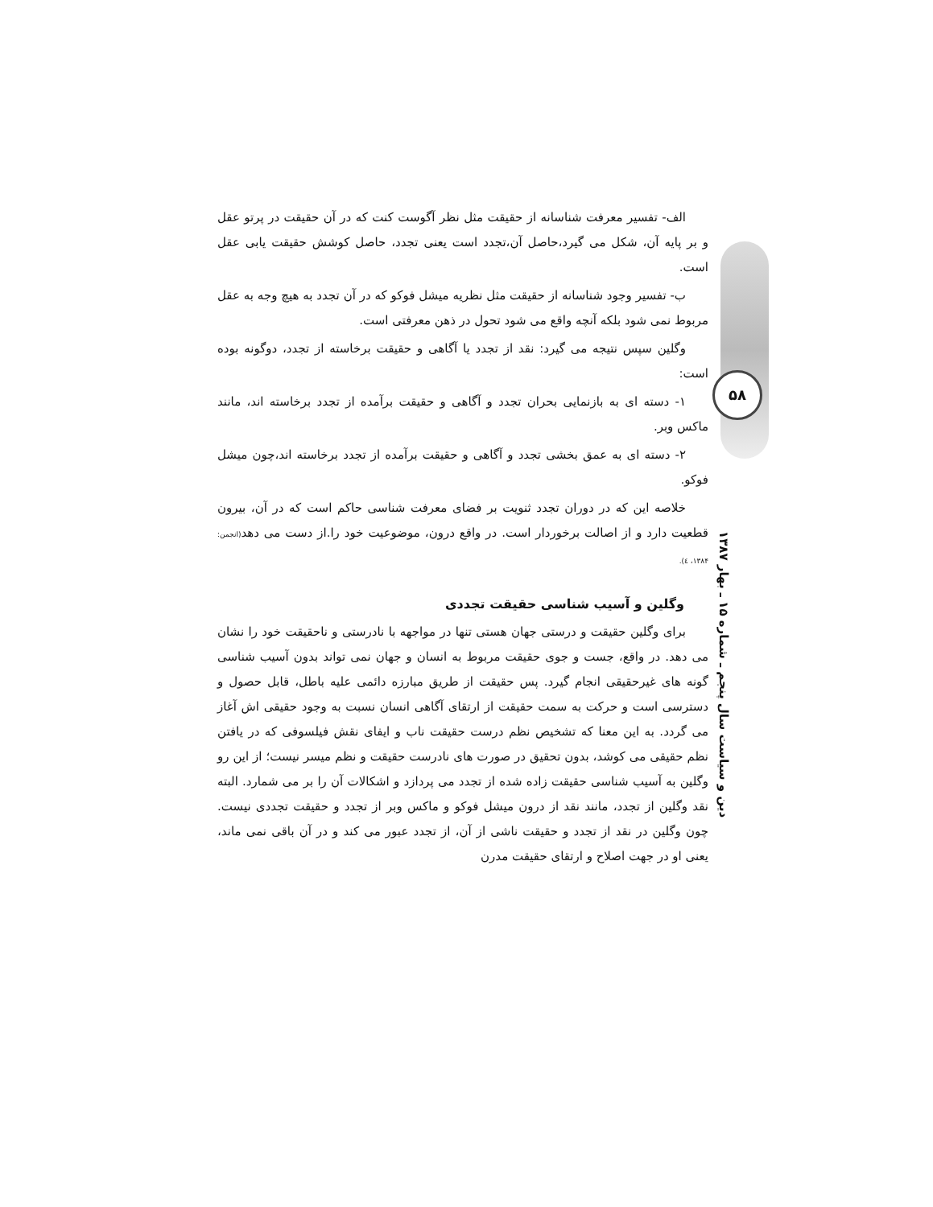الف- تفسیر معرفت شناسانه از حقیقت مثل نظر آگوست کنت که در آن حقیقت در پرتو عقل و بر پایه آن، شکل می گیرد،حاصل آن،تجدد است یعنی تجدد، حاصل کوشش حقیقت یابی عقل است.
ب- تفسیر وجود شناسانه از حقیقت مثل نظریه میشل فوکو که در آن تجدد به هیچ وجه به عقل مربوط نمی شود بلکه آنچه واقع می شود تحول در ذهن معرفتی است.
وگلین سپس نتیجه می گیرد: نقد از تجدد یا آگاهی و حقیقت برخاسته از تجدد، دوگونه بوده است:
۱- دسته ای به بازنمایی بحران تجدد و آگاهی و حقیقت برآمده از تجدد برخاسته اند، مانند ماکس وبر.
۲- دسته ای به عمق بخشی تجدد و آگاهی و حقیقت برآمده از تجدد برخاسته اند،چون میشل فوکو.
خلاصه این که در دوران تجدد ثنویت بر فضای معرفت شناسی حاکم است که در آن، بیرون قطعیت دارد و از اصالت برخوردار است. در واقع درون، موضوعیت خود را.از دست می دهد(انجمن: ۱۳۸۴، ٤).
وگلین و آسیب شناسی حقیقت تجددی
برای وگلین حقیقت و درستی جهان هستی تنها در مواجهه با نادرستی و ناحقیقت خود را نشان می دهد. در واقع، جست و جوی حقیقت مربوط به انسان و جهان نمی تواند بدون آسیب شناسی گونه های غیرحقیقی انجام گیرد. پس حقیقت از طریق مبارزه دائمی علیه باطل، قابل حصول و دسترسی است و حرکت به سمت حقیقت از ارتقای آگاهی انسان نسبت به وجود حقیقی اش آغاز می گردد. به این معنا که تشخیص نظم درست حقیقت ناب و ایفای نقش فیلسوفی که در یافتن نظم حقیقی می کوشد، بدون تحقیق در صورت های نادرست حقیقت و نظم میسر نیست؛ از این رو وگلین به آسیب شناسی حقیقت زاده شده از تجدد می پردازد و اشکالات آن را بر می شمارد. البته نقد وگلین از تجدد، مانند نقد از درون میشل فوکو و ماکس وبر از تجدد و حقیقت تجددی نیست. چون وگلین در نقد از تجدد و حقیقت ناشی از آن، از تجدد عبور می کند و در آن باقی نمی ماند، یعنی او در جهت اصلاح و ارتقای حقیقت مدرن
۵۸
دین و سیاست سال پنجم ـ شماره ۱۵ ـ بهار ۱۳۸۷